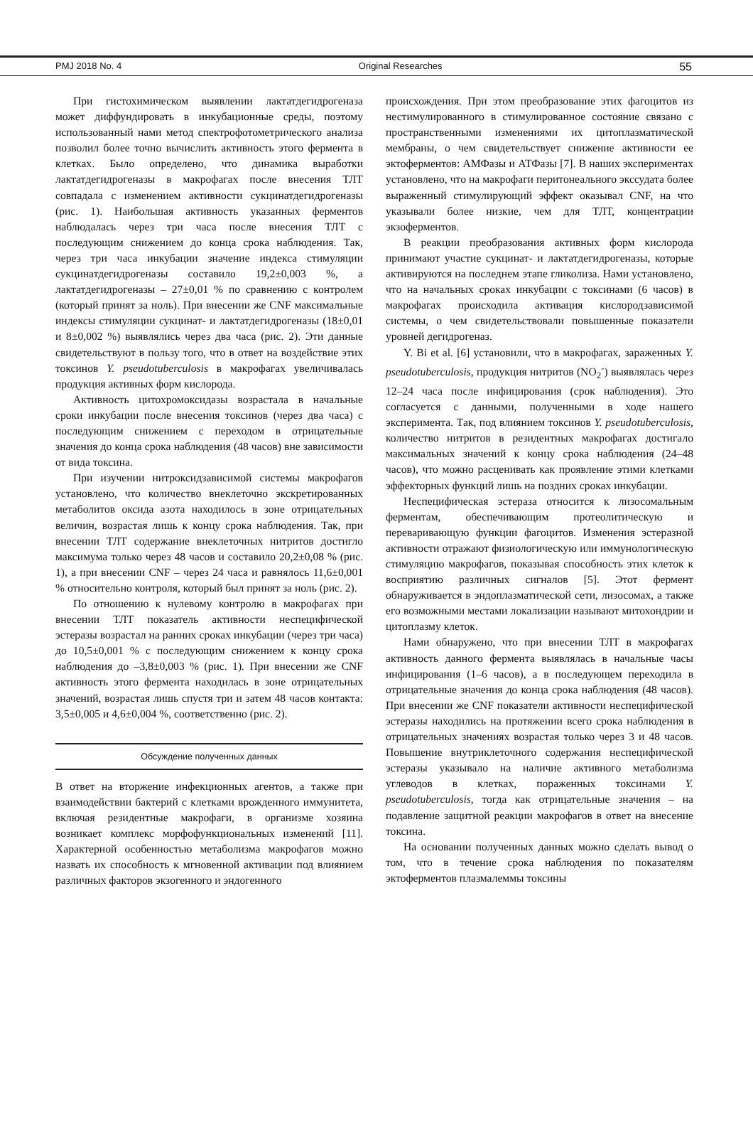PMJ 2018 No. 4 Original Researches 55
При гистохимическом выявлении лактатдегидрогеназа может диффундировать в инкубационные среды, поэтому использованный нами метод спектрофотометрического анализа позволил более точно вычислить активность этого фермента в клетках. Было определено, что динамика выработки лактатдегидрогеназы в макрофагах после внесения ТЛТ совпадала с изменением активности сукцинатдегидрогеназы (рис. 1). Наибольшая активность указанных ферментов наблюдалась через три часа после внесения ТЛТ с последующим снижением до конца срока наблюдения. Так, через три часа инкубации значение индекса стимуляции сукцинатдегидрогеназы составило 19,2±0,003 %, а лактатдегидрогеназы – 27±0,01 % по сравнению с контролем (который принят за ноль). При внесении же CNF максимальные индексы стимуляции сукцинат- и лактатдегидрогеназы (18±0,01 и 8±0,002 %) выявлялись через два часа (рис. 2). Эти данные свидетельствуют в пользу того, что в ответ на воздействие этих токсинов Y. pseudotuberculosis в макрофагах увеличивалась продукция активных форм кислорода.
Активность цитохромоксидазы возрастала в начальные сроки инкубации после внесения токсинов (через два часа) с последующим снижением с переходом в отрицательные значения до конца срока наблюдения (48 часов) вне зависимости от вида токсина.
При изучении нитроксидзависимой системы макрофагов установлено, что количество внеклеточно экскретированных метаболитов оксида азота находилось в зоне отрицательных величин, возрастая лишь к концу срока наблюдения. Так, при внесении ТЛТ содержание внеклеточных нитритов достигло максимума только через 48 часов и составило 20,2±0,08 % (рис. 1), а при внесении CNF – через 24 часа и равнялось 11,6±0,001 % относительно контроля, который был принят за ноль (рис. 2).
По отношению к нулевому контролю в макрофагах при внесении ТЛТ показатель активности неспецифической эстеразы возрастал на ранних сроках инкубации (через три часа) до 10,5±0,001 % с последующим снижением к концу срока наблюдения до –3,8±0,003 % (рис. 1). При внесении же CNF активность этого фермента находилась в зоне отрицательных значений, возрастая лишь спустя три и затем 48 часов контакта: 3,5±0,005 и 4,6±0,004 %, соответственно (рис. 2).
Обсуждение полученных данных
В ответ на вторжение инфекционных агентов, а также при взаимодействии бактерий с клетками врожденного иммунитета, включая резидентные макрофаги, в организме хозяина возникает комплекс морфофункциональных изменений [11]. Характерной особенностью метаболизма макрофагов можно назвать их способность к мгновенной активации под влиянием различных факторов экзогенного и эндогенного
происхождения. При этом преобразование этих фагоцитов из нестимулированного в стимулированное состояние связано с пространственными изменениями их цитоплазматической мембраны, о чем свидетельствует снижение активности ее эктоферментов: АМФазы и АТФазы [7]. В наших экспериментах установлено, что на макрофаги перитонеального экссудата более выраженный стимулирующий эффект оказывал CNF, на что указывали более низкие, чем для ТЛТ, концентрации экзоферментов.
В реакции преобразования активных форм кислорода принимают участие сукцинат- и лактатдегидрогеназы, которые активируются на последнем этапе гликолиза. Нами установлено, что на начальных сроках инкубации с токсинами (6 часов) в макрофагах происходила активация кислородзависимой системы, о чем свидетельствовали повышенные показатели уровней дегидрогеназ.
Y. Bi et al. [6] установили, что в макрофагах, зараженных Y. pseudotuberculosis, продукция нитритов (NO<sub>2</sub><sup>-</sup>) выявлялась через 12–24 часа после инфицирования (срок наблюдения). Это согласуется с данными, полученными в ходе нашего эксперимента. Так, под влиянием токсинов Y. pseudotuberculosis, количество нитритов в резидентных макрофагах достигало максимальных значений к концу срока наблюдения (24–48 часов), что можно расценивать как проявление этими клетками эффекторных функций лишь на поздних сроках инкубации.
Неспецифическая эстераза относится к лизосомальным ферментам, обеспечивающим протеолитическую и переваривающую функции фагоцитов. Изменения эстеразной активности отражают физиологическую или иммунологическую стимуляцию макрофагов, показывая способность этих клеток к восприятию различных сигналов [5]. Этот фермент обнаруживается в эндоплазматической сети, лизосомах, а также его возможными местами локализации называют митохондрии и цитоплазму клеток.
Нами обнаружено, что при внесении ТЛТ в макрофагах активность данного фермента выявлялась в начальные часы инфицирования (1–6 часов), а в последующем переходила в отрицательные значения до конца срока наблюдения (48 часов). При внесении же CNF показатели активности неспецифической эстеразы находились на протяжении всего срока наблюдения в отрицательных значениях возрастая только через 3 и 48 часов. Повышение внутриклеточного содержания неспецифической эстеразы указывало на наличие активного метаболизма углеводов в клетках, пораженных токсинами Y. pseudotuberculosis, тогда как отрицательные значения – на подавление защитной реакции макрофагов в ответ на внесение токсина.
На основании полученных данных можно сделать вывод о том, что в течение срока наблюдения по показателям эктоферментов плазмалеммы токсины